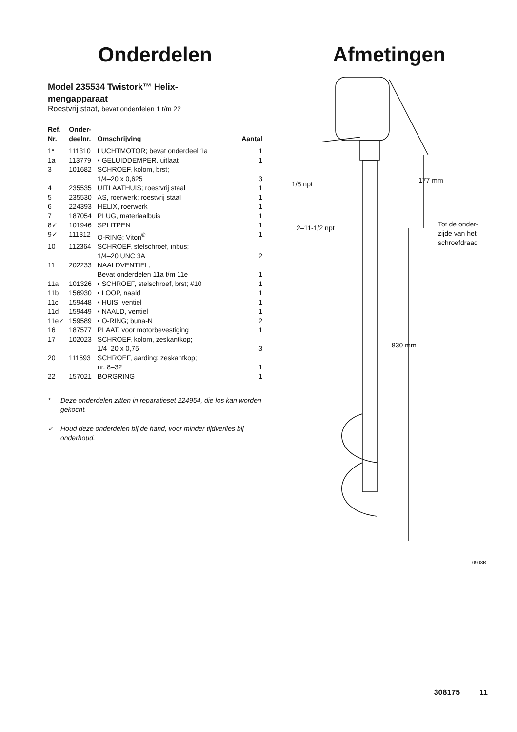Onderdelen
Model 235534 Twistork™ Helix-
mengapparaat
Roestvrij staat, bevat onderdelen 1 t/m 22
| Ref. Nr. | Onder- deelnr. | Omschrijving | Aantal |
| --- | --- | --- | --- |
| 1* | 111310 | LUCHTMOTOR; bevat onderdeel 1a | 1 |
| 1a | 113779 | • GELUIDDEMPER, uitlaat | 1 |
| 3 | 101682 | SCHROEF, kolom, brst; 1/4–20 x 0,625 | 3 |
| 4 | 235535 | UITLAATHUIS; roestvrij staal | 1 |
| 5 | 235530 | AS, roerwerk; roestvrij staal | 1 |
| 6 | 224393 | HELIX, roerwerk | 1 |
| 7 | 187054 | PLUG, materiaalbuis | 1 |
| 8✓ | 101946 | SPLITPEN | 1 |
| 9✓ | 111312 | O-RING; Viton<sup>®</sup> | 1 |
| 10 | 112364 | SCHROEF, stelschroef, inbus; 1/4–20 UNC 3A | 2 |
| 11 | 202233 | NAALDVENTIEL; Bevat onderdelen 11a t/m 11e | 1 |
| 11a | 101326 | • SCHROEF, stelschroef, brst; #10 | 1 |
| 11b | 156930 | • LOOP, naald | 1 |
| 11c | 159448 | • HUIS, ventiel | 1 |
| 11d | 159449 | • NAALD, ventiel | 1 |
| 11e✓ | 159589 | • O-RING; buna-N | 2 |
| 16 | 187577 | PLAAT, voor motorbevestiging | 1 |
| 17 | 102023 | SCHROEF, kolom, zeskantkop; 1/4–20 x 0,75 | 3 |
| 20 | 111593 | SCHROEF, aarding; zeskantkop; nr. 8–32 | 1 |
| 22 | 157021 | BORGRING | 1 |
* Deze onderdelen zitten in reparatieset 224954, die los kan worden gekocht.
✓ Houd deze onderdelen bij de hand, voor minder tijdverlies bij onderhoud.
Afmetingen
1/8 npt 177 mm
2–11-1/2 npt
Tot de onder-
zijde van het
schroefdraad
830 mm
0908B
308175 11